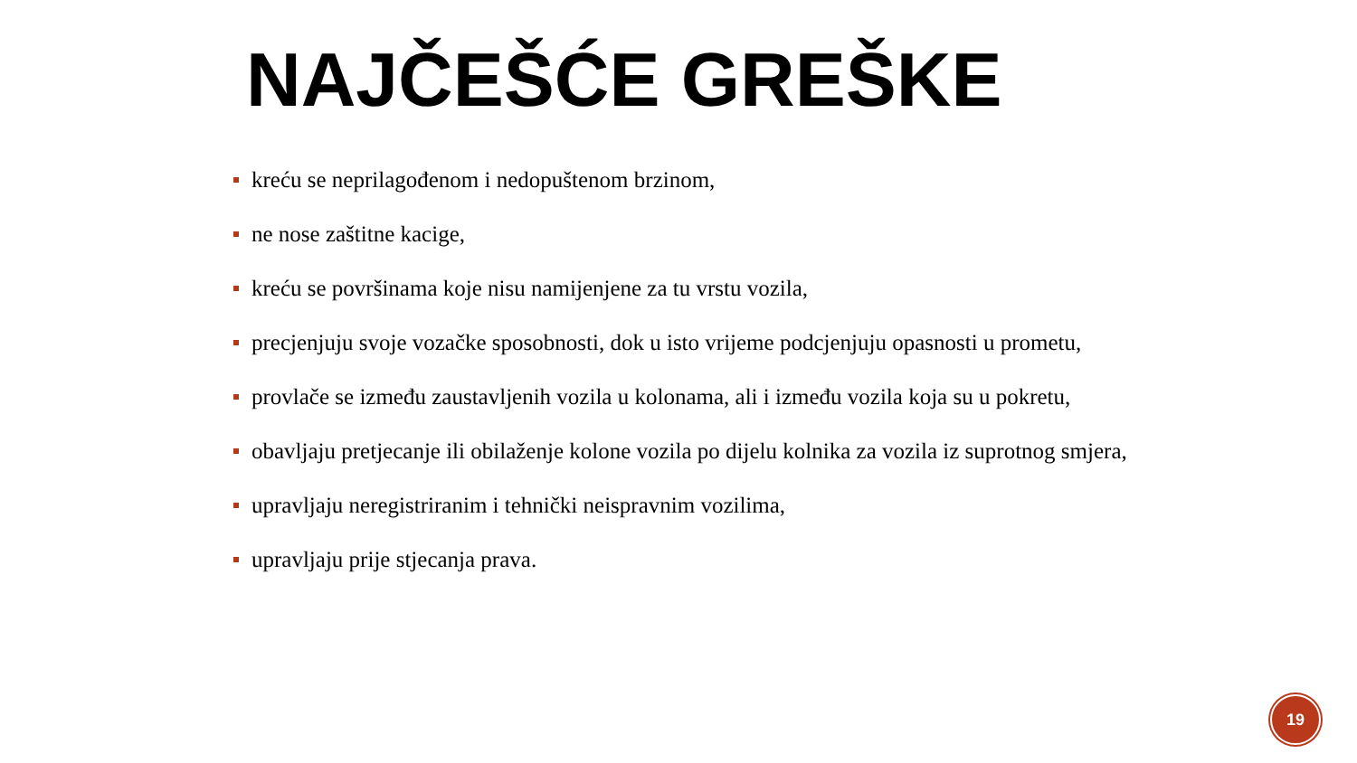NAJČEŠĆE GREŠKE
kreću se neprilagođenom i nedopuštenom brzinom,
ne nose zaštitne kacige,
kreću se površinama koje nisu namijenjene za tu vrstu vozila,
precjenjuju svoje vozačke sposobnosti, dok u isto vrijeme podcjenjuju opasnosti u prometu,
provlače se između zaustavljenih vozila u kolonama, ali i između vozila koja su u pokretu,
obavljaju pretjecanje ili obilaženje kolone vozila po dijelu kolnika za vozila iz suprotnog smjera,
upravljaju neregistriranim i tehnički neispravnim vozilima,
upravljaju prije stjecanja prava.
19